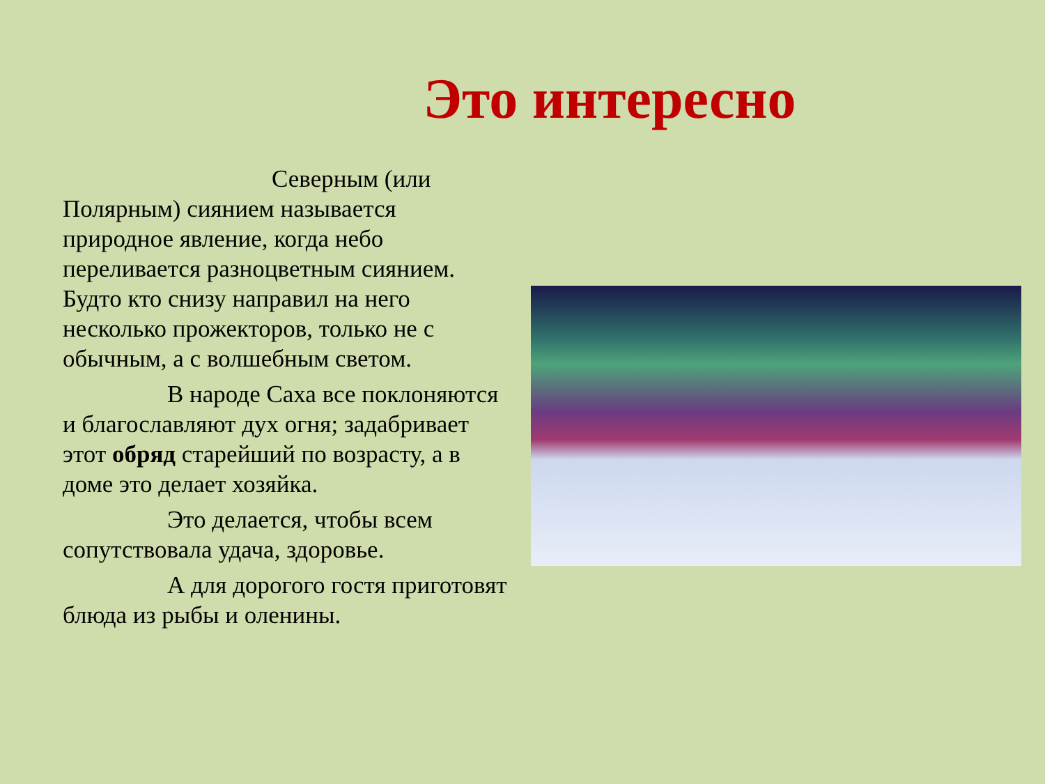Это интересно
Северным (или Полярным) сиянием называется природное явление, когда небо переливается разноцветным сиянием. Будто кто снизу направил на него несколько прожекторов, только не с обычным, а с волшебным светом.
В народе Саха все поклоняются и благославляют дух огня; задабривает
этот обряд старейший по возрасту, а в доме это делает хозяйка.
Это делается, чтобы всем сопутствовала удача, здоровье.
А для дорогого гостя приготовят блюда из рыбы и оленины.